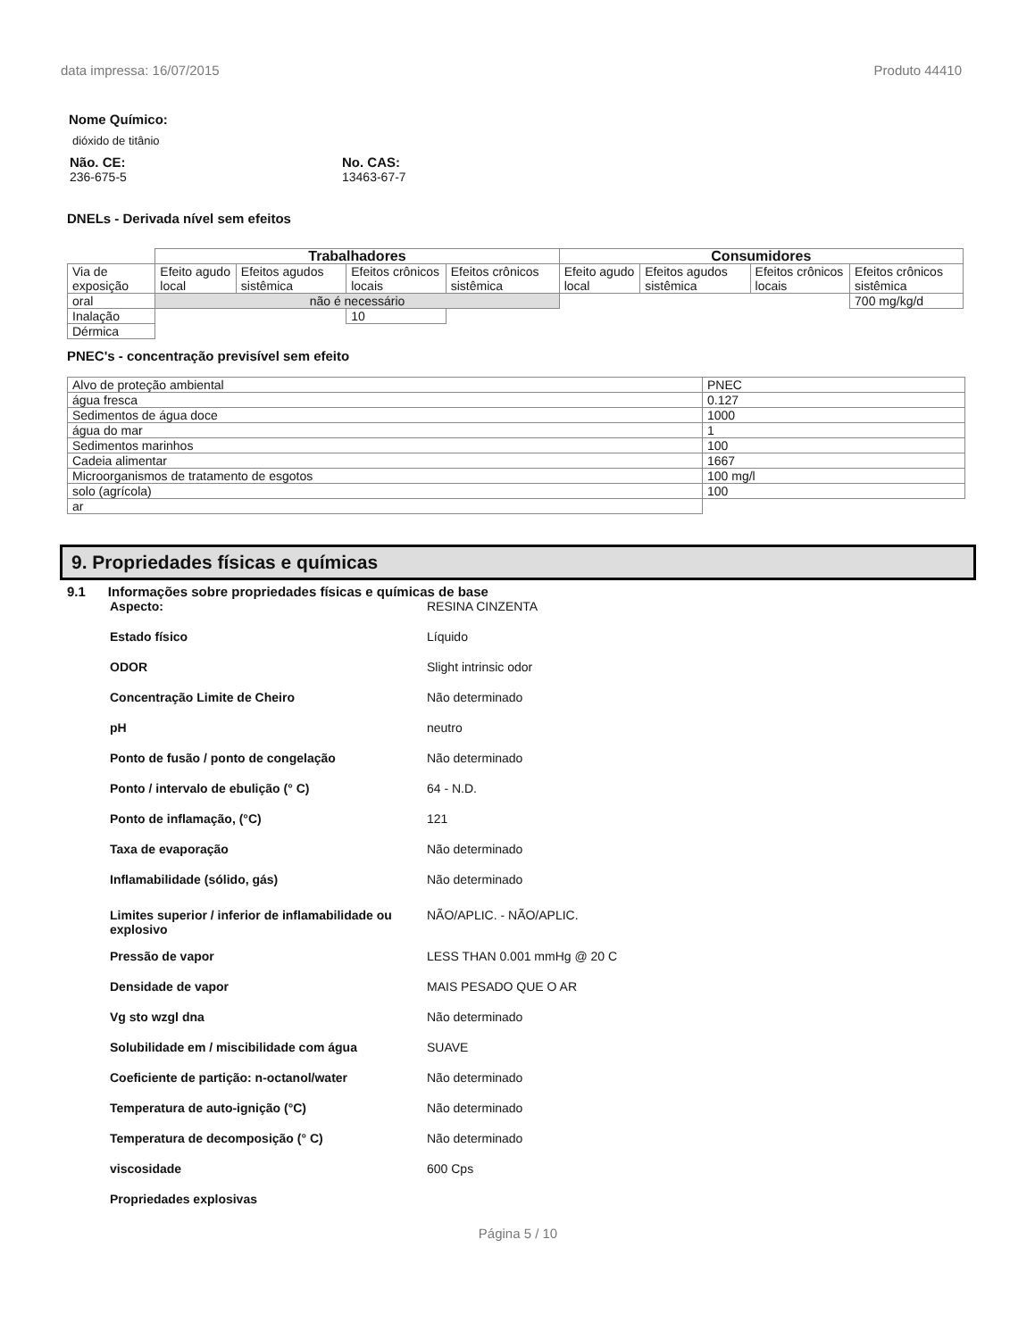data impressa: 16/07/2015 Produto 44410
Nome Químico:
dióxido de titânio
Não. CE:
236-675-5
No. CAS:
13463-67-7
DNELs - Derivada nível sem efeitos
| | Trabalhadores | | | | Consumidores | | | |
| Via de exposição | Efeito agudo local | Efeitos agudos sistêmica | Efeitos crônicos locais | Efeitos crônicos sistêmica | Efeito agudo local | Efeitos agudos sistêmica | Efeitos crônicos locais | Efeitos crônicos sistêmica |
| oral | não é necessário | | | | | | | 700 mg/kg/d |
| Inalação | | | 10 | | | | | |
| Dérmica | | | | | | | | |
PNEC's - concentração previsível sem efeito
| Alvo de proteção ambiental | PNEC |
| água fresca | 0.127 |
| Sedimentos de água doce | 1000 |
| água do mar | 1 |
| Sedimentos marinhos | 100 |
| Cadeia alimentar | 1667 |
| Microorganismos de tratamento de esgotos | 100 mg/l |
| solo (agrícola) | 100 |
| ar | |
9. Propriedades físicas e químicas
9.1 Informações sobre propriedades físicas e químicas de base
Aspecto: RESINA CINZENTA
Estado físico Líquido
ODOR Slight intrinsic odor
Concentração Limite de Cheiro Não determinado
pH neutro
Ponto de fusão / ponto de congelação Não determinado
Ponto / intervalo de ebulição (° C) 64 - N.D.
Ponto de inflamação, (°C) 121
Taxa de evaporação Não determinado
Inflamabilidade (sólido, gás) Não determinado
Limites superior / inferior de inflamabilidade ou explosivo NÃO/APLIC. - NÃO/APLIC.
Pressão de vapor LESS THAN 0.001 mmHg @ 20 C
Densidade de vapor MAIS PESADO QUE O AR
Vg sto wzgl dna Não determinado
Solubilidade em / miscibilidade com água SUAVE
Coeficiente de partição: n-octanol/water Não determinado
Temperatura de auto-ignição (°C) Não determinado
Temperatura de decomposição (° C) Não determinado
viscosidade 600 Cps
Propriedades explosivas
Página 5 / 10